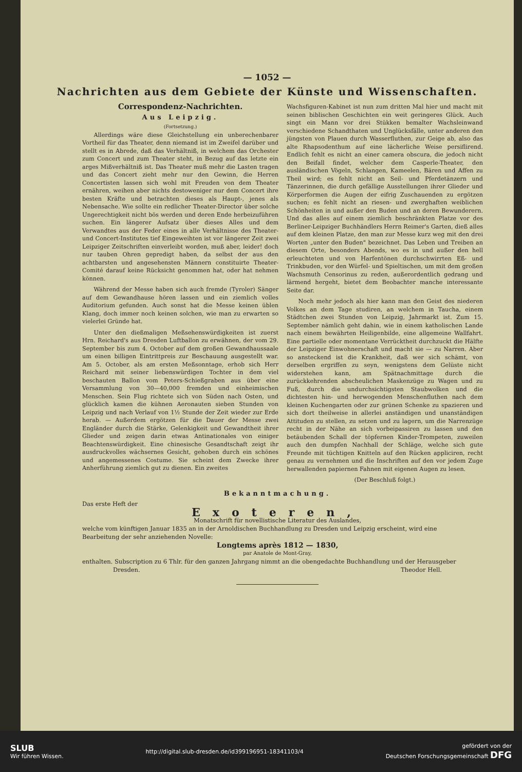— 1052 —
Nachrichten aus dem Gebiete der Künste und Wissenschaften.
Correspondenz-Nachrichten.
Aus Leipzig.
(Fortsetzung.)
Allerdings wäre diese Gleichstellung ein unberechenbarer Vortheil für das Theater, denn niemand ist im Zweifel darüber und stellt es in Abrede, daß das Verhältniß, in welchem das Orchester zum Concert und zum Theater steht, in Bezug auf das letzte ein arges Mißverhältniß ist. Das Theater muß mehr die Lasten tragen und das Concert zieht mehr nur den Gewinn, die Herren Concertisten lassen sich wohl mit Freuden von dem Theater ernähren, weihen aber nichts destoweniger nur dem Concert ihre besten Kräfte und betrachten dieses als Haupt-, jenes als Nebensache. Wie sollte ein redlicher Theater-Director über solche Ungerechtigkeit nicht bös werden und deren Ende herbeizuführen suchen. Ein längerer Aufsatz über dieses Alles und dem Verwandtes aus der Feder eines in alle Verhältnisse des Theater- und Concert-Institutes tief Eingeweihten ist vor längerer Zeit zwei Leipziger Zeitschriften einverleibt worden, muß aber, leider! doch nur tauben Ohren gepredigt haben, da selbst der aus den achtbarsten und angesehensten Männern constituirte Theater-Comité darauf keine Rücksicht genommen hat, oder hat nehmen können.
Während der Messe haben sich auch fremde (Tyroler) Sänger auf dem Gewandhause hören lassen und ein ziemlich volles Auditorium gefunden. Auch sonst hat die Messe keinen üblen Klang, doch immer noch keinen solchen, wie man zu erwarten so vielerlei Gründe hat.
Unter den dießmaligen Meßsehenswürdigkeiten ist zuerst Hrn. Reichard's aus Dresden Luftballon zu erwähnen, der vom 29. September bis zum 4. October auf dem großen Gewandhaussaale um einen billigen Eintrittpreis zur Beschauung ausgestellt war. Am 5. October, als am ersten Meßsonntage, erhob sich Herr Reichard mit seiner liebenswürdigen Tochter in dem viel beschauten Ballon vom Peters-Schießgraben aus über eine Versammlung von 30—40,000 fremden und einheimischen Menschen. Sein Flug richtete sich von Süden nach Osten, und glücklich kamen die kühnen Aeronauten sieben Stunden von Leipzig und nach Verlauf von 1½ Stunde der Zeit wieder zur Erde herab. — Außerdem ergötzen für die Dauer der Messe zwei Engländer durch die Stärke, Gelenkigkeit und Gewandtheit ihrer Glieder und zeigen darin etwas Antinationales von einiger Beachtenswürdigkeit. Eine chinesische Gesandtschaft zeigt ihr ausdruckvolles wächsernes Gesicht, gehoben durch ein schönes und angemessenes Costume. Sie scheint dem Zwecke ihrer Anherführung ziemlich gut zu dienen. Ein zweites
Wachsfiguren-Kabinet ist nun zum dritten Mal hier und macht mit seinen biblischen Geschichten ein weit geringeres Glück. Auch singt ein Mann vor drei Stükken bemalter Wachsleinwand verschiedene Schandthaten und Unglücksfälle, unter anderen den jüngsten von Plauen durch Wasserfluthen, zur Geige ab, also das alte Rhapsodenthum auf eine lächerliche Weise persiflirend. Endlich fehlt es nicht an einer camera obscura, die jedoch nicht den Beifall findet, welcher dem Casperle-Theater, den ausländischen Vögeln, Schlangen, Kameelen, Bären und Affen zu Theil wird; es fehlt nicht an Seil- und Pferdetänzern und Tänzerinnen, die durch gefällige Ausstellungen ihrer Glieder und Körperformen die Augen der eifrig Zuschauenden zu ergötzen suchen; es fehlt nicht an riesen- und zwerghaften weiblichen Schönheiten in und außer den Buden und an deren Bewunderern. Und das alles auf einem ziemlich beschränkten Platze vor des Berliner-Leipziger Buchhändlers Herrn Reimer's Garten, dieß alles auf dem kleinen Platze, den man zur Messe kurz weg mit den drei Worten „unter den Buden" bezeichnet. Das Leben und Treiben an diesem Orte, besonders Abends, wo es in und außer den hell erleuchteten und von Harfentönen durchschwirrten Eß- und Trinkbuden, vor den Würfel- und Spieltischen, um mit dem großen Wachsmuth Censorinus zu reden, außerordentlich gedrang und lärmend hergeht, bietet dem Beobachter manche interessante Seite dar.
Noch mehr jedoch als hier kann man den Geist des niederen Volkes an dem Tage studiren, an welchem in Taucha, einem Städtchen zwei Stunden von Leipzig, Jahrmarkt ist. Zum 15. September nämlich geht dahin, wie in einem katholischen Lande nach einem bewährten Heiligenbilde, eine allgemeine Wallfahrt. Eine partielle oder momentane Verrücktheit durchzuckt die Hälfte der Leipziger Einwohnerschaft und macht sie — zu Narren. Aber so ansteckend ist die Krankheit, daß wer sich schämt, von derselben ergriffen zu seyn, wenigstens dem Gelüste nicht widerstehen kann, am Spätnachmittage durch die zurückkehrenden abscheulichen Maskenzüge zu Wagen und zu Fuß, durch die undurchsichtigsten Staubwolken und die dichtesten hin- und herwogenden Menschenfluthen nach dem kleinen Kuchengarten oder zur grünen Schenke zu spazieren und sich dort theilweise in allerlei anständigen und unanständigen Attituden zu stellen, zu setzen und zu lagern, um die Narrenzüge recht in der Nähe an sich vorbeipassiren zu lassen und den betäubenden Schall der töpfernen Kinder-Trompeten, zuweilen auch den dumpfen Nachhall der Schläge, welche sich gute Freunde mit tüchtigen Knitteln auf den Rücken appliciren, recht genau zu vernehmen und die Inschriften auf den vor jedem Zuge herwallenden papiernen Fahnen mit eigenen Augen zu lesen.
(Der Beschluß folgt.)
Bekanntmachung.
Das erste Heft der
Exoteren,
Monatschrift für novellistische Literatur des Auslandes,
welche vom künftigen Januar 1835 an in der Arnoldischen Buchhandlung zu Dresden und Leipzig erscheint, wird eine Bearbeitung der sehr anziehenden Novelle:
Longtems après 1812 — 1830,
par Anatole de Mont-Gray,
enthalten. Subscription zu 6 Thlr. für den ganzen Jahrgang nimmt an die obengedachte Buchhandlung und der Herausgeber
Dresden. Theodor Hell.
SLUB
Wir führen Wissen. http://digital.slub-dresden.de/id399196951-18341103/4 gefördert von der
Deutschen Forschungsgemeinschaft DFG